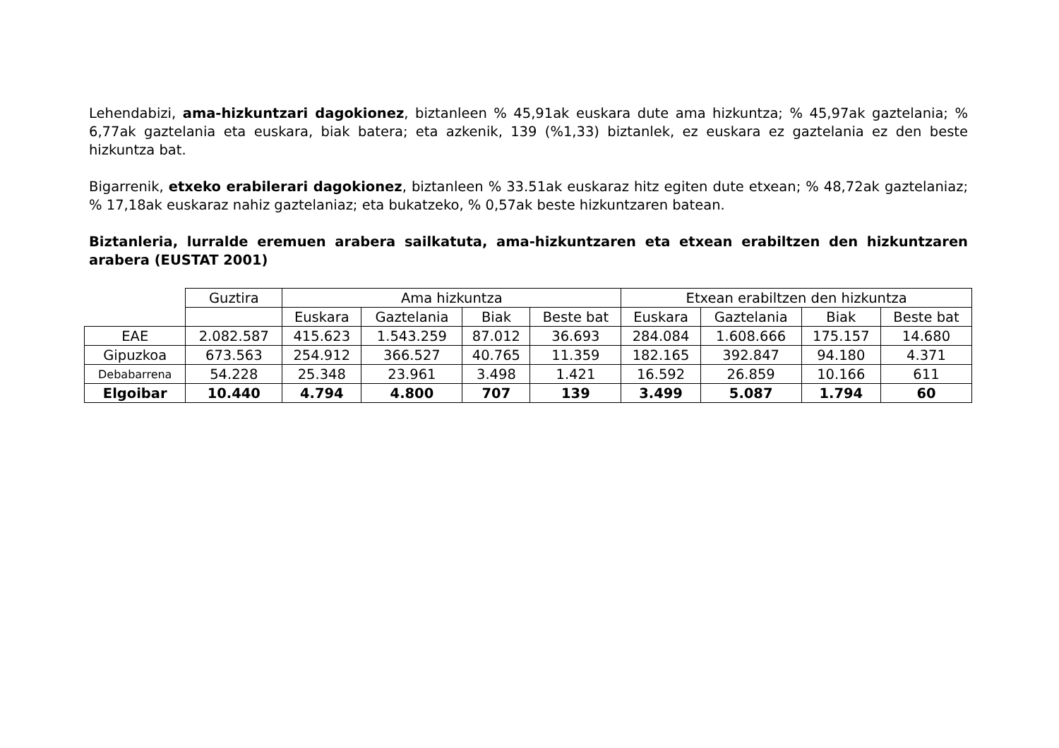Lehendabizi, ama-hizkuntzari dagokionez, biztanleen % 45,91ak euskara dute ama hizkuntza; % 45,97ak gaztelania; % 6,77ak gaztelania eta euskara, biak batera; eta azkenik, 139 (%1,33) biztanlek, ez euskara ez gaztelania ez den beste hizkuntza bat.
Bigarrenik, etxeko erabilerari dagokionez, biztanleen % 33.51ak euskaraz hitz egiten dute etxean; % 48,72ak gaztelaniaz; % 17,18ak euskaraz nahiz gaztelaniaz; eta bukatzeko, % 0,57ak beste hizkuntzaren batean.
Biztanleria, lurralde eremuen arabera sailkatuta, ama-hizkuntzaren eta etxean erabiltzen den hizkuntzaren arabera (EUSTAT 2001)
| | Guztira | Ama hizkuntza | | | | Etxean erabiltzen den hizkuntza | | | |
| | | Euskara | Gaztelania | Biak | Beste bat | Euskara | Gaztelania | Biak | Beste bat |
| EAE | 2.082.587 | 415.623 | 1.543.259 | 87.012 | 36.693 | 284.084 | 1.608.666 | 175.157 | 14.680 |
| Gipuzkoa | 673.563 | 254.912 | 366.527 | 40.765 | 11.359 | 182.165 | 392.847 | 94.180 | 4.371 |
| Debabarrena | 54.228 | 25.348 | 23.961 | 3.498 | 1.421 | 16.592 | 26.859 | 10.166 | 611 |
| Elgoibar | 10.440 | 4.794 | 4.800 | 707 | 139 | 3.499 | 5.087 | 1.794 | 60 |